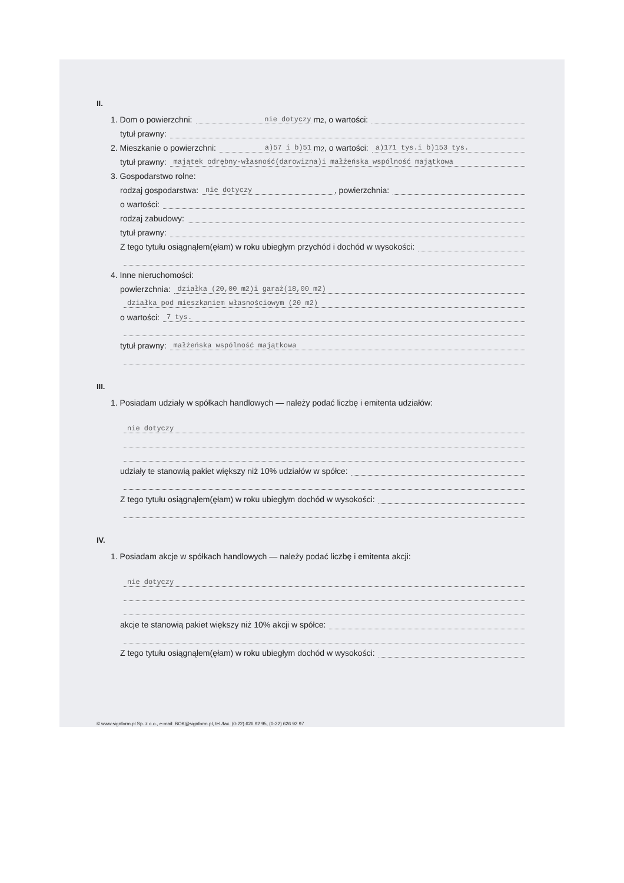II.
1. Dom o powierzchni: nie dotyczy m<sup>2</sup>, o wartości:
tytuł prawny:
2. Mieszkanie o powierzchni: a)57 i b)51 m<sup>2</sup>, o wartości: a)171 tys.i b)153 tys.
tytuł prawny: majątek odrębny-własność(darowizna)i małżeńska wspólność majątkowa
3. Gospodarstwo rolne:
rodzaj gospodarstwa: nie dotyczy, powierzchnia:
o wartości:
rodzaj zabudowy:
tytuł prawny:
Z tego tytułu osiągnąłem(ęłam) w roku ubiegłym przychód i dochód w wysokości:
4. Inne nieruchomości:
powierzchnia: działka (20,00 m2)i garaż(18,00 m2)
działka pod mieszkaniem własnościowym (20 m2)
o wartości: 7 tys.
tytuł prawny: małżeńska wspólność majątkowa
III.
1. Posiadam udziały w spółkach handlowych — należy podać liczbę i emitenta udziałów:
nie dotyczy
udziały te stanowią pakiet większy niż 10% udziałów w spółce:
Z tego tytułu osiągnąłem(ęłam) w roku ubiegłym dochód w wysokości:
IV.
1. Posiadam akcje w spółkach handlowych — należy podać liczbę i emitenta akcji:
nie dotyczy
akcje te stanowią pakiet większy niż 10% akcji w spółce:
Z tego tytułu osiągnąłem(ęłam) w roku ubiegłym dochód w wysokości:
© www.signform.pl Sp. z o.o., e-mail: BOK@signform.pl, tel./fax. (0-22) 626 92 95, (0-22) 626 92 97